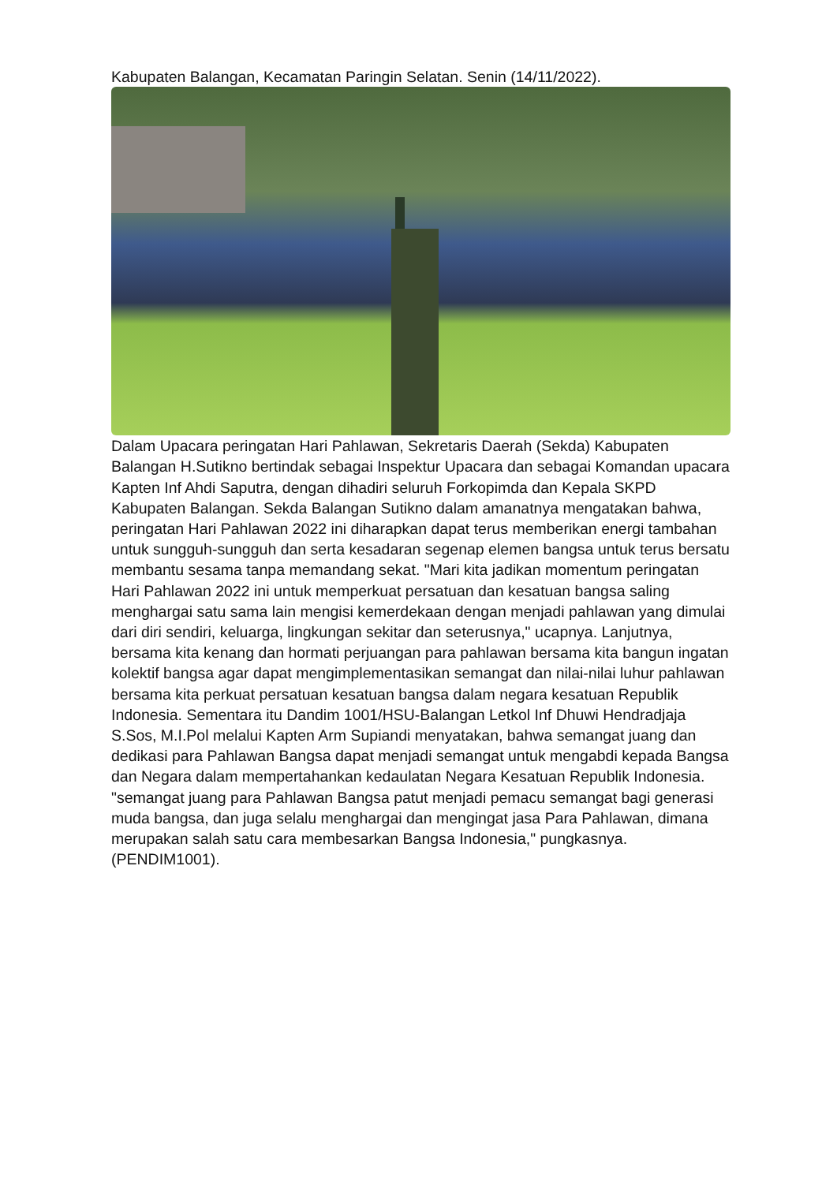Kabupaten Balangan, Kecamatan Paringin Selatan. Senin (14/11/2022).
Dalam Upacara peringatan Hari Pahlawan, Sekretaris Daerah (Sekda) Kabupaten Balangan H.Sutikno bertindak sebagai Inspektur Upacara dan sebagai Komandan upacara Kapten Inf Ahdi Saputra, dengan dihadiri seluruh Forkopimda dan Kepala SKPD Kabupaten Balangan. Sekda Balangan Sutikno dalam amanatnya mengatakan bahwa, peringatan Hari Pahlawan 2022 ini diharapkan dapat terus memberikan energi tambahan untuk sungguh-sungguh dan serta kesadaran segenap elemen bangsa untuk terus bersatu membantu sesama tanpa memandang sekat. "Mari kita jadikan momentum peringatan Hari Pahlawan 2022 ini untuk memperkuat persatuan dan kesatuan bangsa saling menghargai satu sama lain mengisi kemerdekaan dengan menjadi pahlawan yang dimulai dari diri sendiri, keluarga, lingkungan sekitar dan seterusnya," ucapnya. Lanjutnya, bersama kita kenang dan hormati perjuangan para pahlawan bersama kita bangun ingatan kolektif bangsa agar dapat mengimplementasikan semangat dan nilai-nilai luhur pahlawan bersama kita perkuat persatuan kesatuan bangsa dalam negara kesatuan Republik Indonesia. Sementara itu Dandim 1001/HSU-Balangan Letkol Inf Dhuwi Hendradjaja S.Sos, M.I.Pol melalui Kapten Arm Supiandi menyatakan, bahwa semangat juang dan dedikasi para Pahlawan Bangsa dapat menjadi semangat untuk mengabdi kepada Bangsa dan Negara dalam mempertahankan kedaulatan Negara Kesatuan Republik Indonesia. "semangat juang para Pahlawan Bangsa patut menjadi pemacu semangat bagi generasi muda bangsa, dan juga selalu menghargai dan mengingat jasa Para Pahlawan, dimana merupakan salah satu cara membesarkan Bangsa Indonesia," pungkasnya.(PENDIM1001).